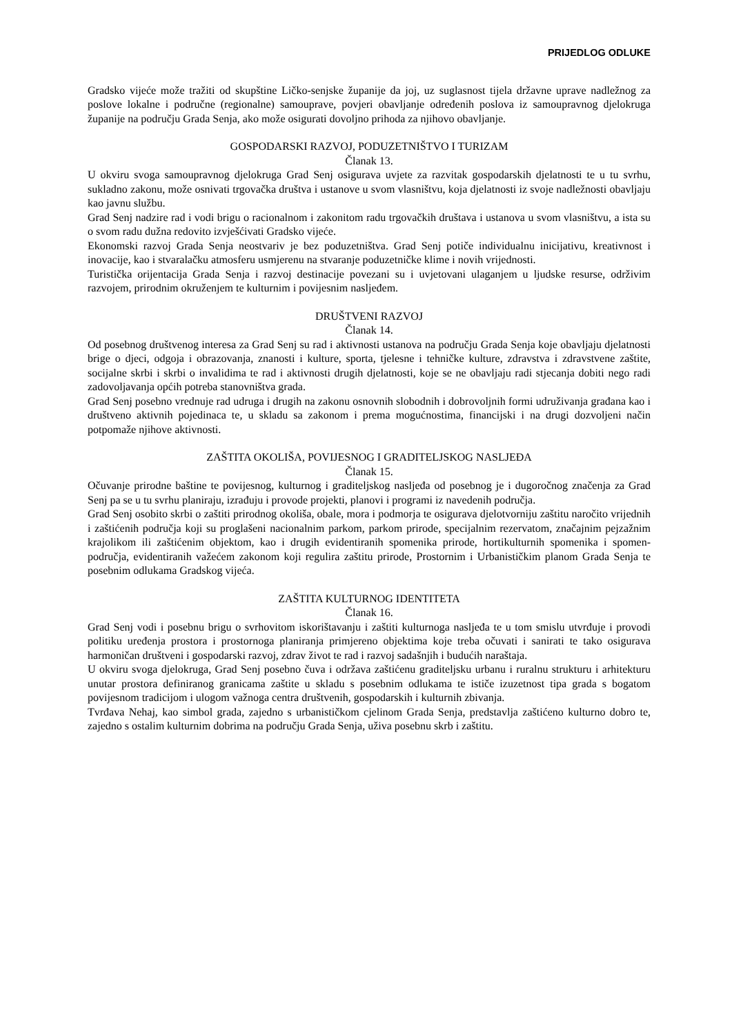PRIJEDLOG ODLUKE
Gradsko vijeće može tražiti od skupštine Ličko-senjske županije da joj, uz suglasnost tijela državne uprave nadležnog za poslove lokalne i područne (regionalne) samouprave, povjeri obavljanje određenih poslova iz samoupravnog djelokruga županije na području Grada Senja, ako može osigurati dovoljno prihoda za njihovo obavljanje.
GOSPODARSKI RAZVOJ, PODUZETNIŠTVO I TURIZAM
Članak 13.
U okviru svoga samoupravnog djelokruga Grad Senj osigurava uvjete za razvitak gospodarskih djelatnosti te u tu svrhu, sukladno zakonu, može osnivati trgovačka društva i ustanove u svom vlasništvu, koja djelatnosti iz svoje nadležnosti obavljaju kao javnu službu.
Grad Senj nadzire rad i vodi brigu o racionalnom i zakonitom radu trgovačkih društava i ustanova u svom vlasništvu, a ista su o svom radu dužna redovito izvješćivati Gradsko vijeće.
Ekonomski razvoj Grada Senja neostvariv je bez poduzetništva. Grad Senj potiče individualnu inicijativu, kreativnost i inovacije, kao i stvaralačku atmosferu usmjerenu na stvaranje poduzetničke klime i novih vrijednosti.
Turistička orijentacija Grada Senja i razvoj destinacije povezani su i uvjetovani ulaganjem u ljudske resurse, održivim razvojem, prirodnim okruženjem te kulturnim i povijesnim nasljeđem.
DRUŠTVENI RAZVOJ
Članak 14.
Od posebnog društvenog interesa za Grad Senj su rad i aktivnosti ustanova na području Grada Senja koje obavljaju djelatnosti brige o djeci, odgoja i obrazovanja, znanosti i kulture, sporta, tjelesne i tehničke kulture, zdravstva i zdravstvene zaštite, socijalne skrbi i skrbi o invalidima te rad i aktivnosti drugih djelatnosti, koje se ne obavljaju radi stjecanja dobiti nego radi zadovoljavanja općih potreba stanovništva grada.
Grad Senj posebno vrednuje rad udruga i drugih na zakonu osnovnih slobodnih i dobrovoljnih formi udruživanja građana kao i društveno aktivnih pojedinaca te, u skladu sa zakonom i prema mogućnostima, financijski i na drugi dozvoljeni način potpomaže njihove aktivnosti.
ZAŠTITA OKOLIŠA, POVIJESNOG I GRADITELJSKOG NASLJEĐA
Članak 15.
Očuvanje prirodne baštine te povijesnog, kulturnog i graditeljskog nasljeđa od posebnog je i dugoročnog značenja za Grad Senj pa se u tu svrhu planiraju, izrađuju i provode projekti, planovi i programi iz navedenih područja.
Grad Senj osobito skrbi o zaštiti prirodnog okoliša, obale, mora i podmorja te osigurava djelotvorniju zaštitu naročito vrijednih i zaštićenih područja koji su proglašeni nacionalnim parkom, parkom prirode, specijalnim rezervatom, značajnim pejzažnim krajolikom ili zaštićenim objektom, kao i drugih evidentiranih spomenika prirode, hortikulturnih spomenika i spomen-područja, evidentiranih važećem zakonom koji regulira zaštitu prirode, Prostornim i Urbanističkim planom Grada Senja te posebnim odlukama Gradskog vijeća.
ZAŠTITA KULTURNOG IDENTITETA
Članak 16.
Grad Senj vodi i posebnu brigu o svrhovitom iskorištavanju i zaštiti kulturnoga nasljeđa te u tom smislu utvrđuje i provodi politiku uređenja prostora i prostornoga planiranja primjereno objektima koje treba očuvati i sanirati te tako osigurava harmoničan društveni i gospodarski razvoj, zdrav život te rad i razvoj sadašnjih i budućih naraštaja.
U okviru svoga djelokruga, Grad Senj posebno čuva i održava zaštićenu graditeljsku urbanu i ruralnu strukturu i arhitekturu unutar prostora definiranog granicama zaštite u skladu s posebnim odlukama te ističe izuzetnost tipa grada s bogatom povijesnom tradicijom i ulogom važnoga centra društvenih, gospodarskih i kulturnih zbivanja.
Tvrđava Nehaj, kao simbol grada, zajedno s urbanističkom cjelinom Grada Senja, predstavlja zaštićeno kulturno dobro te, zajedno s ostalim kulturnim dobrima na području Grada Senja, uživa posebnu skrb i zaštitu.